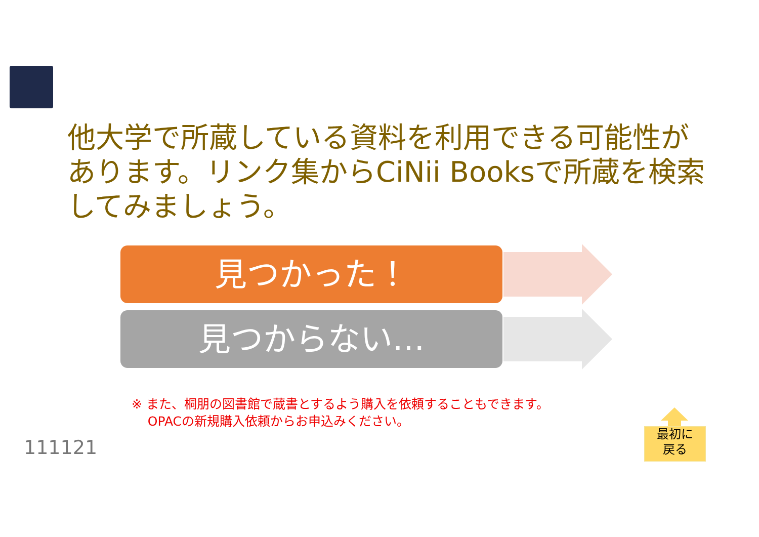他大学で所蔵している資料を利用できる可能性があります。リンク集からCiNii Booksで所蔵を検索してみましょう。
見つかった！
見つからない…
※ また、桐朋の図書館で蔵書とするよう購入を依頼することもできます。
OPACの新規購入依頼からお申込みください。
111121
最初に
戻る